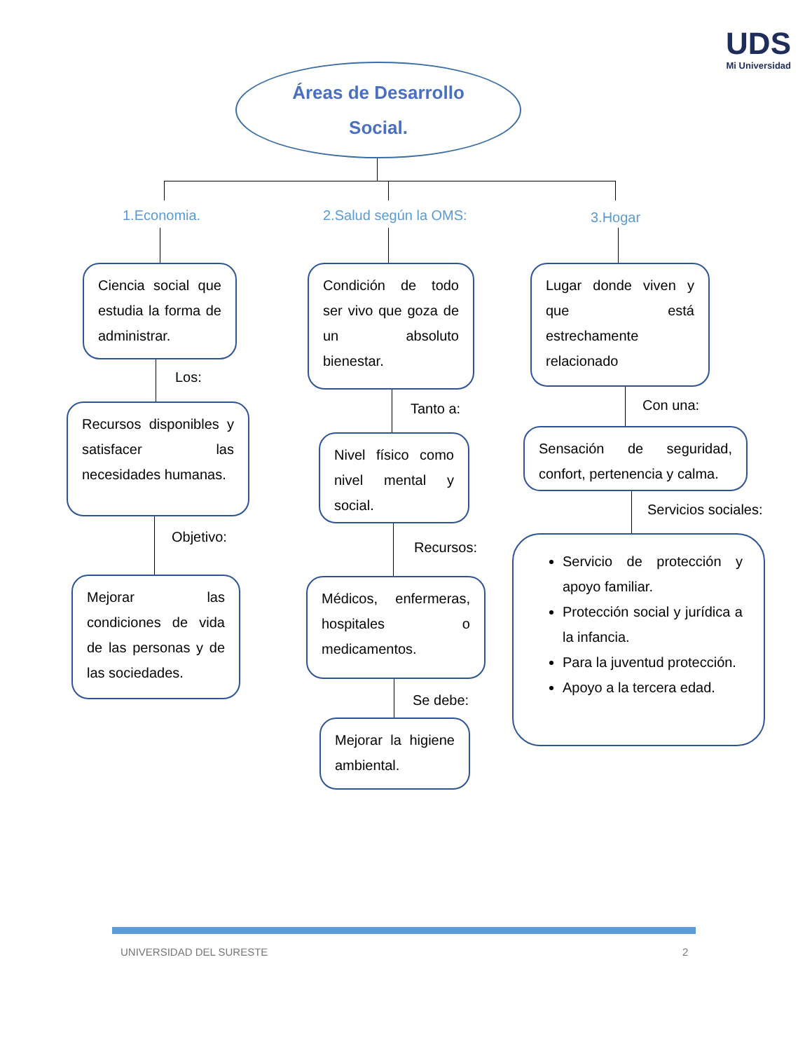UDS
Mi Universidad
Áreas de Desarrollo
Social.
1.Economia. 2.Salud según la OMS: 3.Hogar
Ciencia social que estudia la forma de administrar.
Los:
Recursos disponibles y satisfacer las necesidades humanas.
Objetivo:
Mejorar las condiciones de vida de las personas y de las sociedades.
Condición de todo ser vivo que goza de un absoluto bienestar.
Tanto a:
Nivel físico como nivel mental y social.
Recursos:
Médicos, enfermeras, hospitales o medicamentos.
Se debe:
Mejorar la higiene ambiental.
Lugar donde viven y que está estrechamente relacionado
Con una:
Sensación de seguridad, confort, pertenencia y calma.
Servicios sociales:
Servicio de protección y apoyo familiar.
Protección social y jurídica a la infancia.
Para la juventud protección.
Apoyo a la tercera edad.
UNIVERSIDAD DEL SURESTE 2